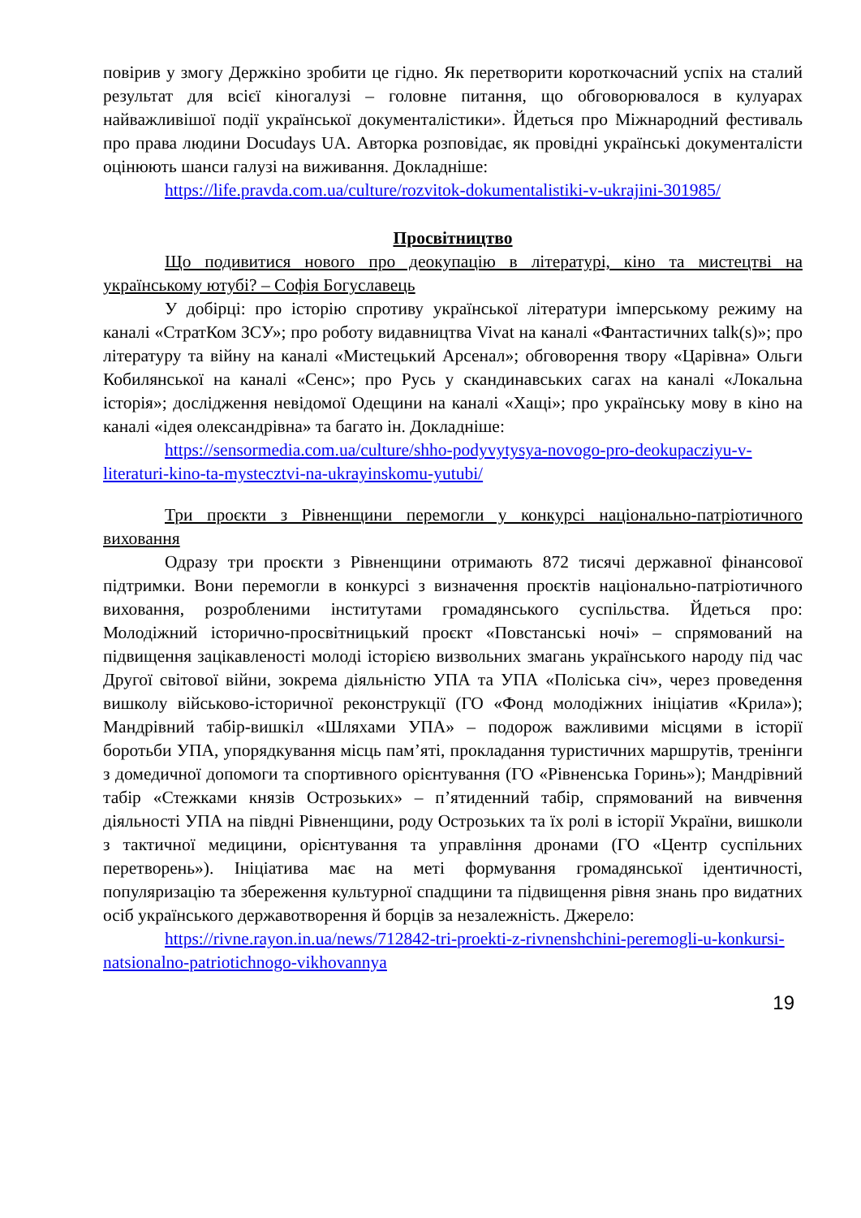повірив у змогу Держкіно зробити це гідно. Як перетворити короткочасний успіх на сталий результат для всієї кіногалузі – головне питання, що обговорювалося в кулуарах найважливішої події української документалістики». Йдеться про Міжнародний фестиваль про права людини Docudays UA. Авторка розповідає, як провідні українські документалісти оцінюють шанси галузі на виживання. Докладніше:
https://life.pravda.com.ua/culture/rozvitok-dokumentalistiki-v-ukrajini-301985/
Просвітництво
Що подивитися нового про деокупацію в літературі, кіно та мистецтві на українському ютубі? – Софія Богуславець
У добірці: про історію спротиву української літератури імперському режиму на каналі «СтратКом ЗСУ»; про роботу видавництва Vivat на каналі «Фантастичних talk(s)»; про літературу та війну на каналі «Мистецький Арсенал»; обговорення твору «Царівна» Ольги Кобилянської на каналі «Сенс»; про Русь у скандинавських сагах на каналі «Локальна історія»; дослідження невідомої Одещини на каналі «Хащі»; про українську мову в кіно на каналі «ідея олександрівна» та багато ін. Докладніше:
https://sensormedia.com.ua/culture/shho-podyvytysya-novogo-pro-deokupacziyu-v-literaturi-kino-ta-mystecztvi-na-ukrayinskomu-yutubi/
Три проєкти з Рівненщини перемогли у конкурсі національно-патріотичного виховання
Одразу три проєкти з Рівненщини отримають 872 тисячі державної фінансової підтримки. Вони перемогли в конкурсі з визначення проєктів національно-патріотичного виховання, розробленими інститутами громадянського суспільства. Йдеться про: Молодіжний історично-просвітницький проєкт «Повстанські ночі» – спрямований на підвищення зацікавленості молоді історією визвольних змагань українського народу під час Другої світової війни, зокрема діяльністю УПА та УПА «Поліська січ», через проведення вишколу військово-історичної реконструкції (ГО «Фонд молодіжних ініціатив «Крила»); Мандрівний табір-вишкіл «Шляхами УПА» – подорож важливими місцями в історії боротьби УПА, упорядкування місць пам’яті, прокладання туристичних маршрутів, тренінги з домедичної допомоги та спортивного орієнтування (ГО «Рівненська Горинь»); Мандрівний табір «Стежками князів Острозьких» – п’ятиденний табір, спрямований на вивчення діяльності УПА на півдні Рівненщини, роду Острозьких та їх ролі в історії України, вишколи з тактичної медицини, орієнтування та управління дронами (ГО «Центр суспільних перетворень»). Ініціатива має на меті формування громадянської ідентичності, популяризацію та збереження культурної спадщини та підвищення рівня знань про видатних осіб українського державотворення й борців за незалежність. Джерело:
https://rivne.rayon.in.ua/news/712842-tri-proekti-z-rivnenshchini-peremogli-u-konkursi-natsionalno-patriotichnogo-vikhovannya
19